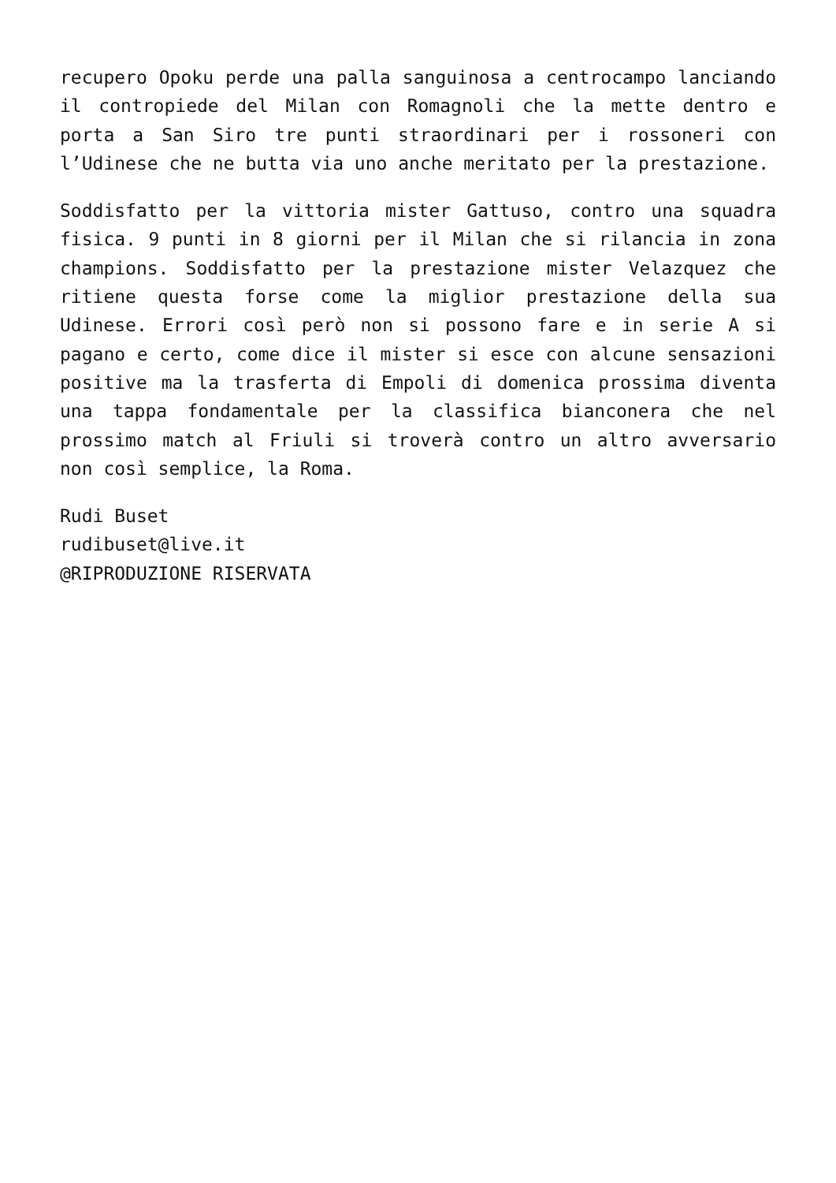recupero Opoku perde una palla sanguinosa a centrocampo lanciando il contropiede del Milan con Romagnoli che la mette dentro e porta a San Siro tre punti straordinari per i rossoneri con l’Udinese che ne butta via uno anche meritato per la prestazione.
Soddisfatto per la vittoria mister Gattuso, contro una squadra fisica. 9 punti in 8 giorni per il Milan che si rilancia in zona champions. Soddisfatto per la prestazione mister Velazquez che ritiene questa forse come la miglior prestazione della sua Udinese. Errori così però non si possono fare e in serie A si pagano e certo, come dice il mister si esce con alcune sensazioni positive ma la trasferta di Empoli di domenica prossima diventa una tappa fondamentale per la classifica bianconera che nel prossimo match al Friuli si troverà contro un altro avversario non così semplice, la Roma.
Rudi Buset
rudibuset@live.it
@RIPRODUZIONE RISERVATA